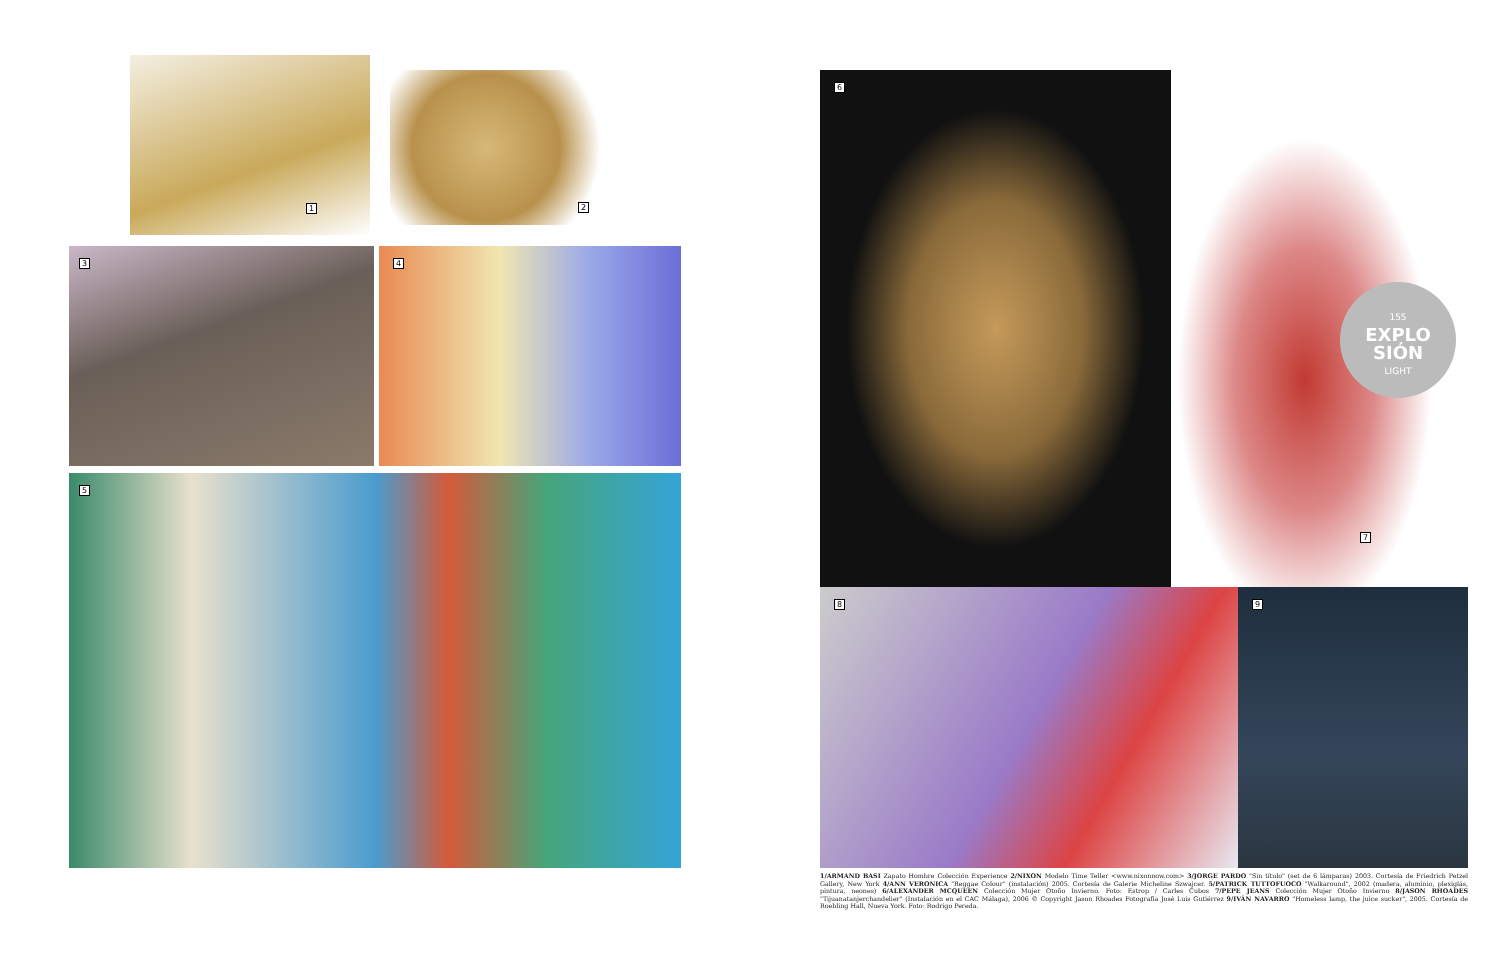1
2
3 4
5
6 7
155
EXPLO
SIÓN
LIGHT
8 9
1/ARMAND BASI Zapato Hombre Colección Experience 2/NIXON Modelo Time Teller <www.nixonnow.com> 3/JORGE PARDO "Sin título" (set de 6 lámparas) 2003. Cortesía de Friedrich Petzel Gallery, New York 4/ANN VERONICA "Reggae Colour" (instalación) 2005. Cortesía de Galerie Micheline Szwajcer. 5/PATRICK TUTTOFUOCO "Walkaround", 2002 (madera, aluminio, plexiglás, pintura, neones) 6/ALEXANDER MCQUEEN Colección Mujer Otoño Invierno. Foto: Estrop / Carles Cubos 7/PEPE JEANS Colección Mujer Otoño Invierno 8/JASON RHOADES "Tijuanatanjerchandelier" (Instalación en el CAC Málaga), 2006 © Copyright Jason Rhoades Fotografía José Luis Gutiérrez 9/IVÁN NAVARRO "Homeless lamp, the juice sucker", 2005. Cortesía de Roebling Hall, Nueva York. Foto: Rodrigo Pereda.